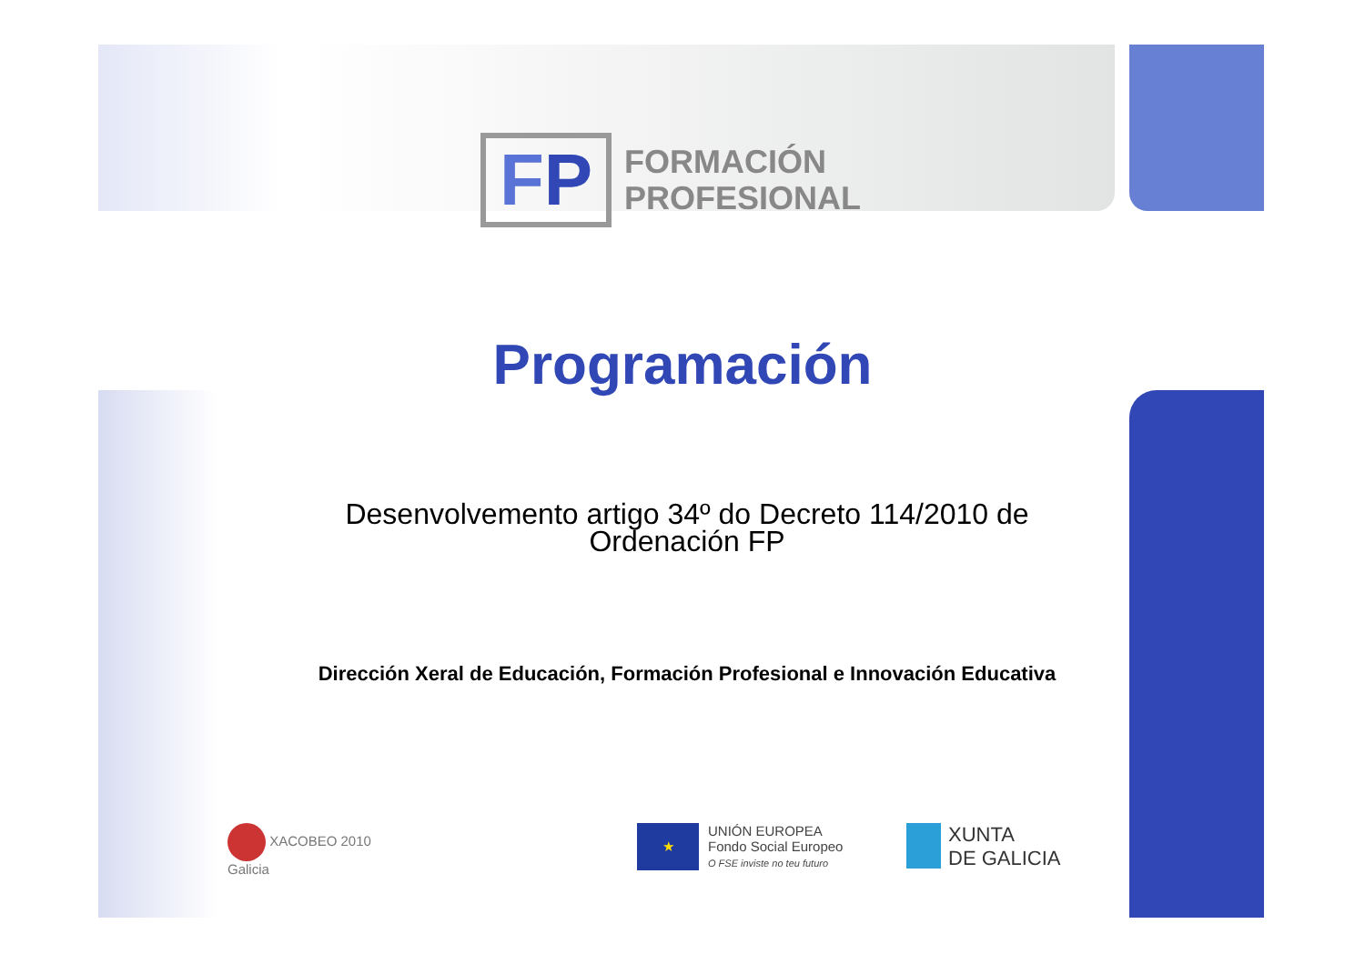FP
FORMACIÓN
PROFESIONAL
Programación
Desenvolvemento artigo 34º do Decreto 114/2010 de Ordenación FP
Dirección Xeral de Educación, Formación Profesional e Innovación Educativa
XACOBEO 2010
Galicia
★
UNIÓN EUROPEA
Fondo Social Europeo
O FSE inviste no teu futuro
XUNTA
DE GALICIA